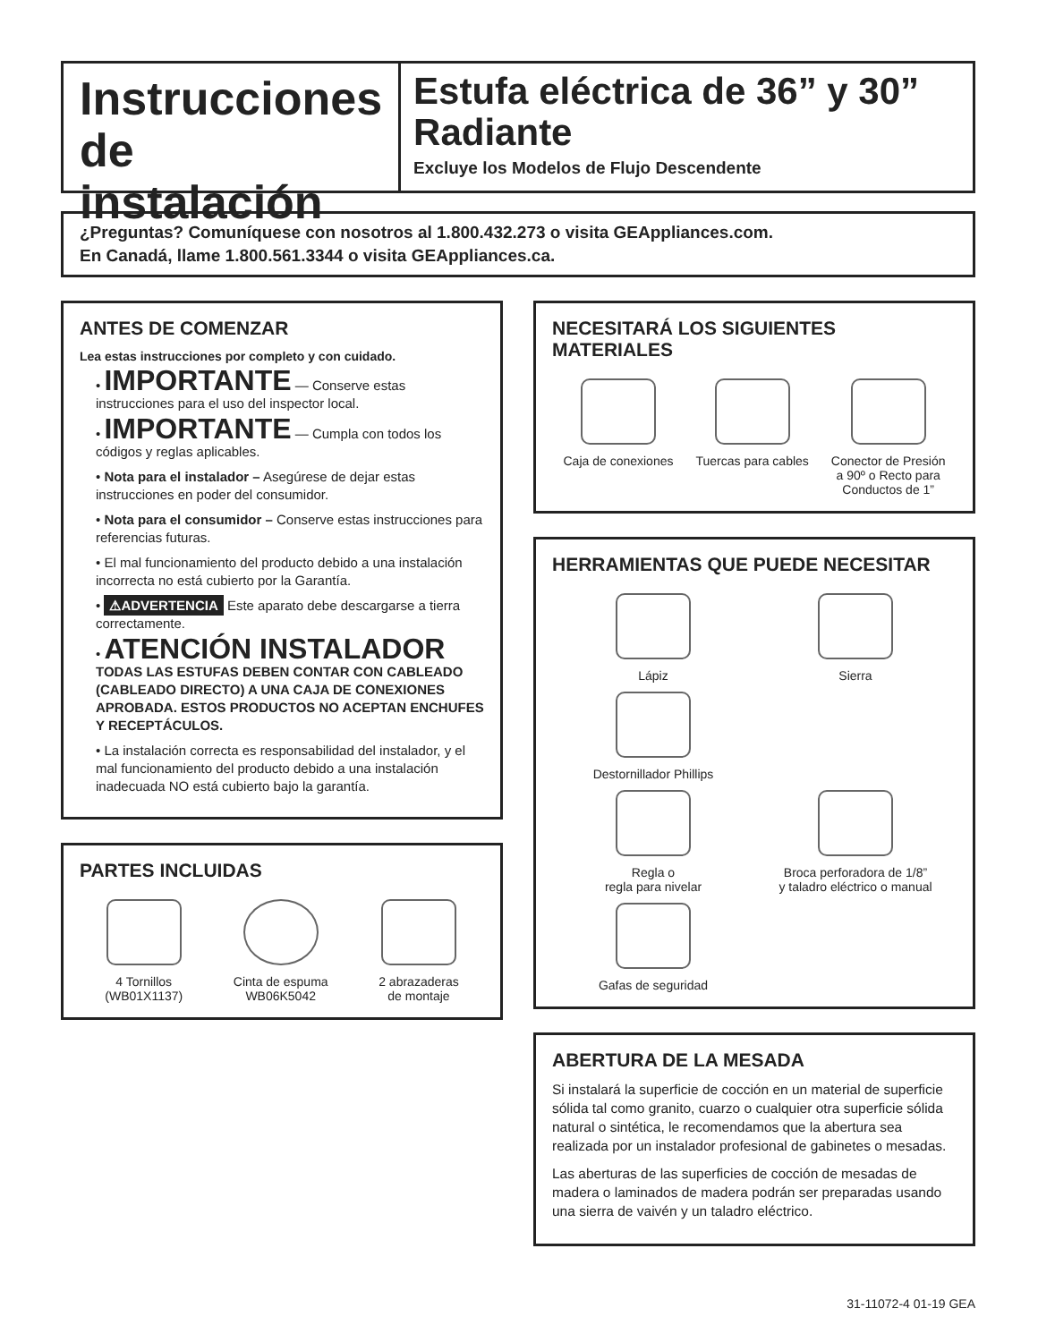Instrucciones de instalación
Estufa eléctrica de 36” y 30” Radiante
Excluye los Modelos de Flujo Descendente
¿Preguntas? Comuníquese con nosotros al 1.800.432.273 o visita GEAppliances.com.
En Canadá, llame 1.800.561.3344 o visita GEAppliances.ca.
ANTES DE COMENZAR
Lea estas instrucciones por completo y con cuidado.
• IMPORTANTE — Conserve estas instrucciones para el uso del inspector local.
• IMPORTANTE — Cumpla con todos los códigos y reglas aplicables.
• Nota para el instalador – Asegúrese de dejar estas instrucciones en poder del consumidor.
• Nota para el consumidor – Conserve estas instrucciones para referencias futuras.
• El mal funcionamiento del producto debido a una instalación incorrecta no está cubierto por la Garantía.
• ⚠ADVERTENCIA Este aparato debe descargarse a tierra correctamente.
• ATENCIÓN INSTALADOR
TODAS LAS ESTUFAS DEBEN CONTAR CON CABLEADO (CABLEADO DIRECTO) A UNA CAJA DE CONEXIONES APROBADA. ESTOS PRODUCTOS NO ACEPTAN ENCHUFES Y RECEPTÁCULOS.
• La instalación correcta es responsabilidad del instalador, y el mal funcionamiento del producto debido a una instalación inadecuada NO está cubierto bajo la garantía.
PARTES INCLUIDAS
4 Tornillos
(WB01X1137)
Cinta de espuma
WB06K5042
2 abrazaderas
de montaje
NECESITARÁ LOS SIGUIENTES MATERIALES
Caja de conexiones Tuercas para cables Conector de Presión
a 90º o Recto para
Conductos de 1”
HERRAMIENTAS QUE PUEDE NECESITAR
Lápiz
Sierra
Destornillador Phillips
Regla o
regla para nivelar
Broca perforadora de 1/8”
y taladro eléctrico o manual
Gafas de seguridad
ABERTURA DE LA MESADA
Si instalará la superficie de cocción en un material de superficie sólida tal como granito, cuarzo o cualquier otra superficie sólida natural o sintética, le recomendamos que la abertura sea realizada por un instalador profesional de gabinetes o mesadas.
Las aberturas de las superficies de cocción de mesadas de madera o laminados de madera podrán ser preparadas usando una sierra de vaivén y un taladro eléctrico.
31-11072-4 01-19 GEA